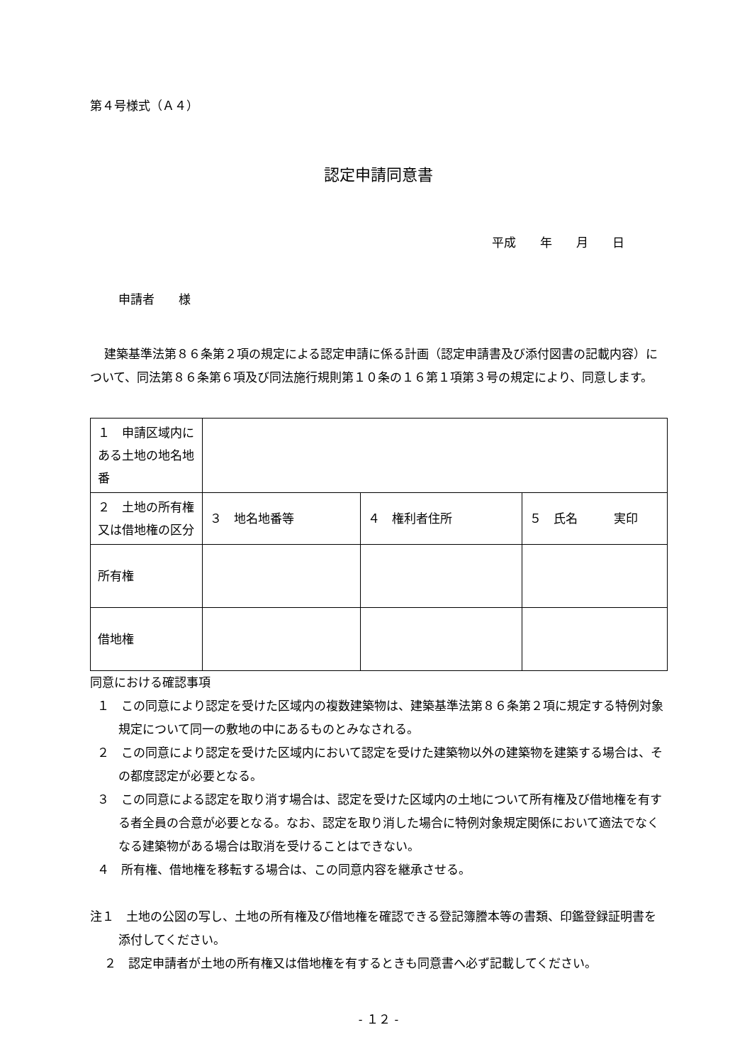第４号様式（Ａ４）
認定申請同意書
平成　　年　　月　　日
申請者　　様
建築基準法第８６条第２項の規定による認定申請に係る計画（認定申請書及び添付図書の記載内容）について、同法第８６条第６項及び同法施行規則第１０条の１６第１項第３号の規定により、同意します。
| １ 申請区域内にある土地の地名地番 | | | |
| ２ 土地の所有権又は借地権の区分 | ３ 地名地番等 | ４ 権利者住所 | ５ 氏名 実印 |
| 所有権 | | | |
| 借地権 | | | |
同意における確認事項
１　この同意により認定を受けた区域内の複数建築物は、建築基準法第８６条第２項に規定する特例対象規定について同一の敷地の中にあるものとみなされる。
２　この同意により認定を受けた区域内において認定を受けた建築物以外の建築物を建築する場合は、その都度認定が必要となる。
３　この同意による認定を取り消す場合は、認定を受けた区域内の土地について所有権及び借地権を有する者全員の合意が必要となる。なお、認定を取り消した場合に特例対象規定関係において適法でなくなる建築物がある場合は取消を受けることはできない。
４　所有権、借地権を移転する場合は、この同意内容を継承させる。
注１　土地の公図の写し、土地の所有権及び借地権を確認できる登記簿謄本等の書類、印鑑登録証明書を添付してください。
２　認定申請者が土地の所有権又は借地権を有するときも同意書へ必ず記載してください。
- １２ -